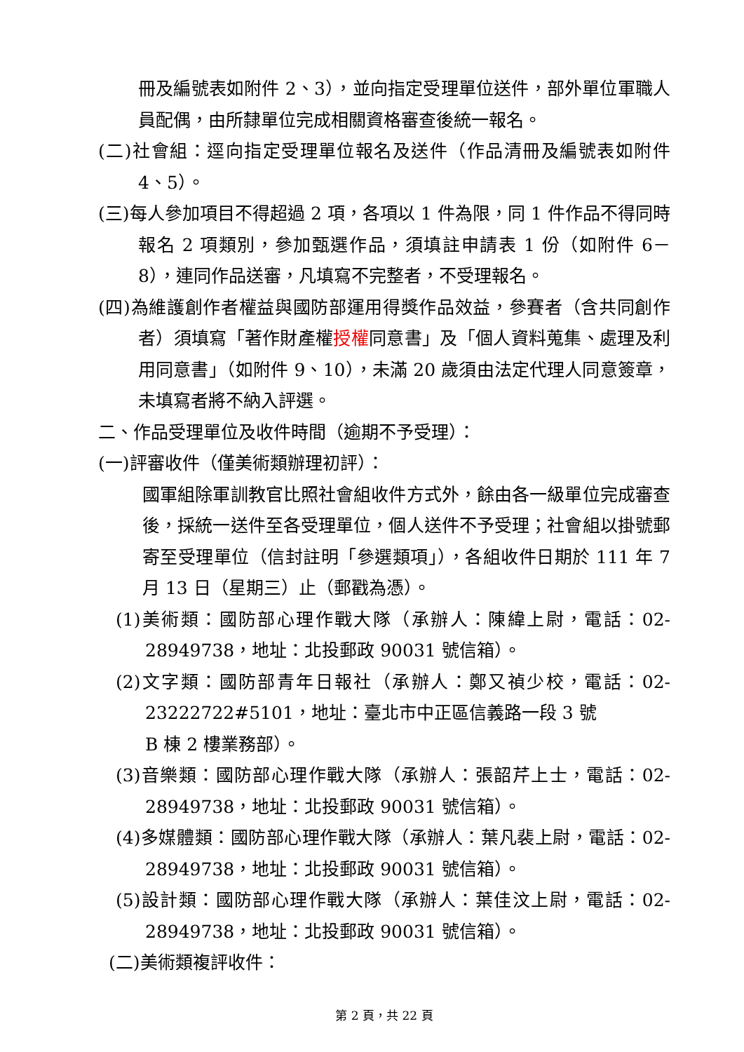冊及編號表如附件 2、3），並向指定受理單位送件，部外單位軍職人員配偶，由所隸單位完成相關資格審查後統一報名。
(二)社會組：逕向指定受理單位報名及送件（作品清冊及編號表如附件 4、5）。
(三)每人參加項目不得超過 2 項，各項以 1 件為限，同 1 件作品不得同時報名 2 項類別，參加甄選作品，須填註申請表 1 份（如附件 6－8），連同作品送審，凡填寫不完整者，不受理報名。
(四)為維護創作者權益與國防部運用得獎作品效益，參賽者（含共同創作者）須填寫「著作財產權授權同意書」及「個人資料蒐集、處理及利用同意書」（如附件 9、10），未滿 20 歲須由法定代理人同意簽章，未填寫者將不納入評選。
二、作品受理單位及收件時間（逾期不予受理）：
(一)評審收件（僅美術類辦理初評）：
國軍組除軍訓教官比照社會組收件方式外，餘由各一級單位完成審查後，採統一送件至各受理單位，個人送件不予受理；社會組以掛號郵寄至受理單位（信封註明「參選類項」），各組收件日期於 111 年 7 月 13 日（星期三）止（郵戳為憑）。
(1)美術類：國防部心理作戰大隊（承辦人：陳緯上尉，電話：02-28949738，地址：北投郵政 90031 號信箱）。
(2)文字類：國防部青年日報社（承辦人：鄭又禎少校，電話：02-23222722#5101，地址：臺北市中正區信義路一段 3 號
B 棟 2 樓業務部）。
(3)音樂類：國防部心理作戰大隊（承辦人：張韶芹上士，電話：02-28949738，地址：北投郵政 90031 號信箱）。
(4)多媒體類：國防部心理作戰大隊（承辦人：葉凡裴上尉，電話：02-28949738，地址：北投郵政 90031 號信箱）。
(5)設計類：國防部心理作戰大隊（承辦人：葉佳汶上尉，電話：02-28949738，地址：北投郵政 90031 號信箱）。
(二)美術類複評收件：
第 2 頁，共 22 頁